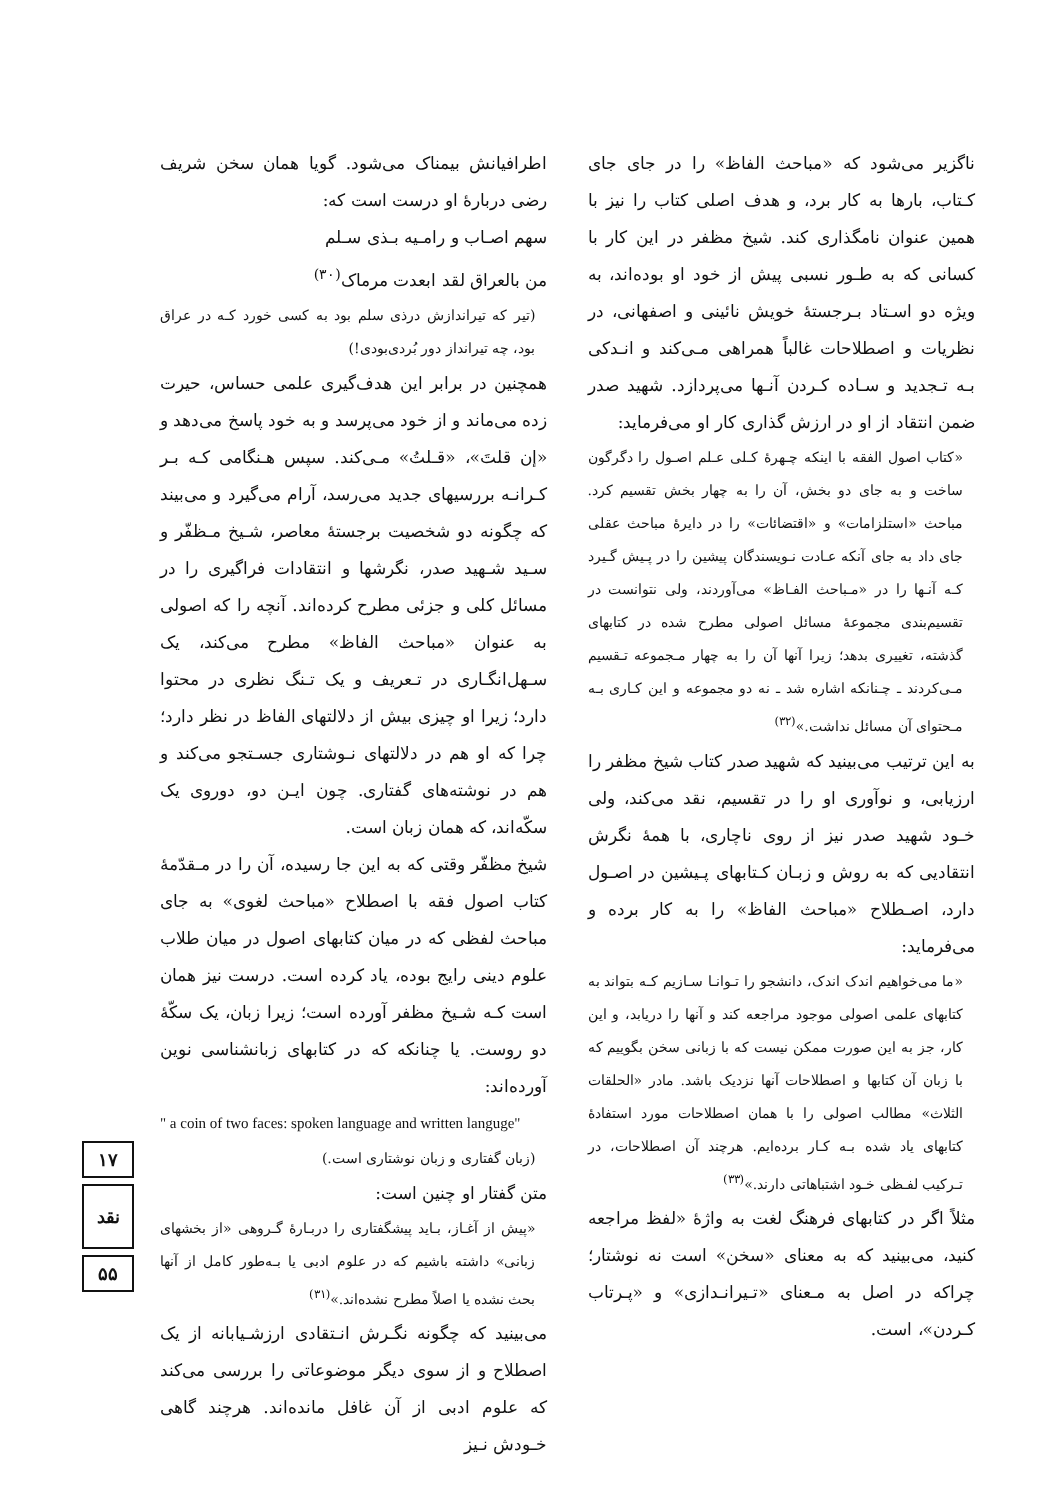اطرافیانش بیمناک می‌شود. گویا همان سخن شریف رضی دربارهٔ او درست است که:
سهم اصـاب و رامـیه بـذی سـلم
من بالعراق لقد ابعدت مرماک<sup>(۳۰)</sup>
(تیر که تیراندازش درذی سلم بود به کسی خورد کـه در عراق بود، چه تیرانداز دور بُردی‌بودی!)
همچنین در برابر این هدف‌گیری علمی حساس، حیرت زده می‌ماند و از خود می‌پرسد و به خود پاسخ می‌دهد و «إن قلتَ»، «قـلتُ» مـی‌کند. سپس هـنگامی کـه بـر کـرانـه بررسیهای جدید می‌رسد، آرام می‌گیرد و می‌بیند که چگونه دو شخصیت برجستهٔ معاصر، شـیخ مـظفّر و سـید شـهید صدر، نگرشها و انتقادات فراگیری را در مسائل کلی و جزئی مطرح کرده‌اند. آنچه را که اصولی به عنوان «مباحث الفاظ» مطرح می‌کند، یک سـهل‌انگـاری در تـعریف و یک تـنگ نظری در محتوا دارد؛ زیرا او چیزی بیش از دلالتهای الفاظ در نظر دارد؛ چرا که او هم در دلالتهای نـوشتاری جسـتجو می‌کند و هم در نوشته‌های گفتاری. چون ایـن دو، دوروی یک سکّه‌اند، که همان زبان است.
شیخ مظفّر وقتی که به این جا رسیده، آن را در مـقدّمهٔ کتاب اصول فقه با اصطلاح «مباحث لغوی» به جای مباحث لفظی که در میان کتابهای اصول در میان طلاب علوم دینی رایج بوده، یاد کرده است. درست نیز همان است کـه شـیخ مظفر آورده است؛ زیرا زبان، یک سکّهٔ دو روست. یا چنانکه که در کتابهای زبانشناسی نوین آورده‌اند:
" a coin of two faces: spoken language and written languge"
(زبان گفتاری و زبان نوشتاری است.)
متن گفتار او چنین است:
«پیش از آغـاز، بـاید پیشگفتاری را دربـارهٔ گـروهی «از بخشهای زبانی» داشته باشیم که در علوم ادبی یا بـه‌طور کامل از آنها بحث نشده یا اصلاً مطرح نشده‌اند.»<sup>(۳۱)</sup>
می‌بینید که چگونه نگـرش انـتقادی ارزشـیابانه از یک اصطلاح و از سوی دیگر موضوعاتی را بررسی می‌کند که علوم ادبی از آن غافل مانده‌اند. هرچند گاهی خـودش نـیز
ناگزیر می‌شود که «مباحث الفاظ» را در جای جای کـتاب، بارها به کار برد، و هدف اصلی کتاب را نیز با همین عنوان نامگذاری کند. شیخ مظفر در این کار با کسانی که به طـور نسبی پیش از خود او بوده‌اند، به ویژه دو اسـتاد بـرجستهٔ خویش نائینی و اصفهانی، در نظریات و اصطلاحات غالباً همراهی مـی‌کند و انـدکی بـه تـجدید و سـاده کـردن آنـها می‌پردازد. شهید صدر ضمن انتقاد از او در ارزش گذاری کار او می‌فرماید:
«کتاب اصول الفقه با اینکه چـهرهٔ کـلی عـلم اصـول را دگرگون ساخت و به جای دو بخش، آن را به چهار بخش تقسیم کرد. مباحث «استلزامات» و «اقتضائات» را در دایرهٔ مباحث عقلی جای داد به جای آنکه عـادت نـویسندگان پیشین را در پـیش گـیرد کـه آنـها را در «مـباحث الفـاظ» می‌آوردند، ولی نتوانست در تقسیم‌بندی مجموعهٔ مسائل اصولی مطرح شده در کتابهای گذشته، تغییری بدهد؛ زیرا آنها آن را به چهار مـجموعه تـقسیم مـی‌کردند ـ چـنانکه اشاره شد ـ نه دو مجموعه و این کـاری بـه مـحتوای آن مسائل نداشت.»<sup>(۳۲)</sup>
به این ترتیب می‌بینید که شهید صدر کتاب شیخ مظفر را ارزیابی، و نوآوری او را در تقسیم، نقد می‌کند، ولی خـود شهید صدر نیز از روی ناچاری، با همهٔ نگرش انتقادیی که به روش و زبـان کـتابهای پـیشین در اصـول دارد، اصـطلاح «مباحث الفاظ» را به کار برده و می‌فرماید:
«ما می‌خواهیم اندک اندک، دانشجو را تـوانـا سـازیم کـه بتواند به کتابهای علمی اصولی موجود مراجعه کند و آنها را دریابد، و این کار، جز به این صورت ممکن نیست که با زبانی سخن بگوییم که با زبان آن کتابها و اصطلاحات آنها نزدیک باشد. مادر «الحلقات الثلاث» مطالب اصولی را با همان اصطلاحات مورد استفادهٔ کتابهای یاد شده بـه کـار برده‌ایم. هرچند آن اصطلاحات، در تـرکیب لفـظی خـود اشتباهاتی دارند.»<sup>(۳۳)</sup>
مثلاً اگر در کتابهای فرهنگ لغت به واژهٔ «لفظ مراجعه کنید، می‌بینید که به معنای «سخن» است نه نوشتار؛ چراکه در اصل به مـعنای «تـیرانـدازی» و «پـرتاب کـردن»، است.
۱۷
نقد
۵۵